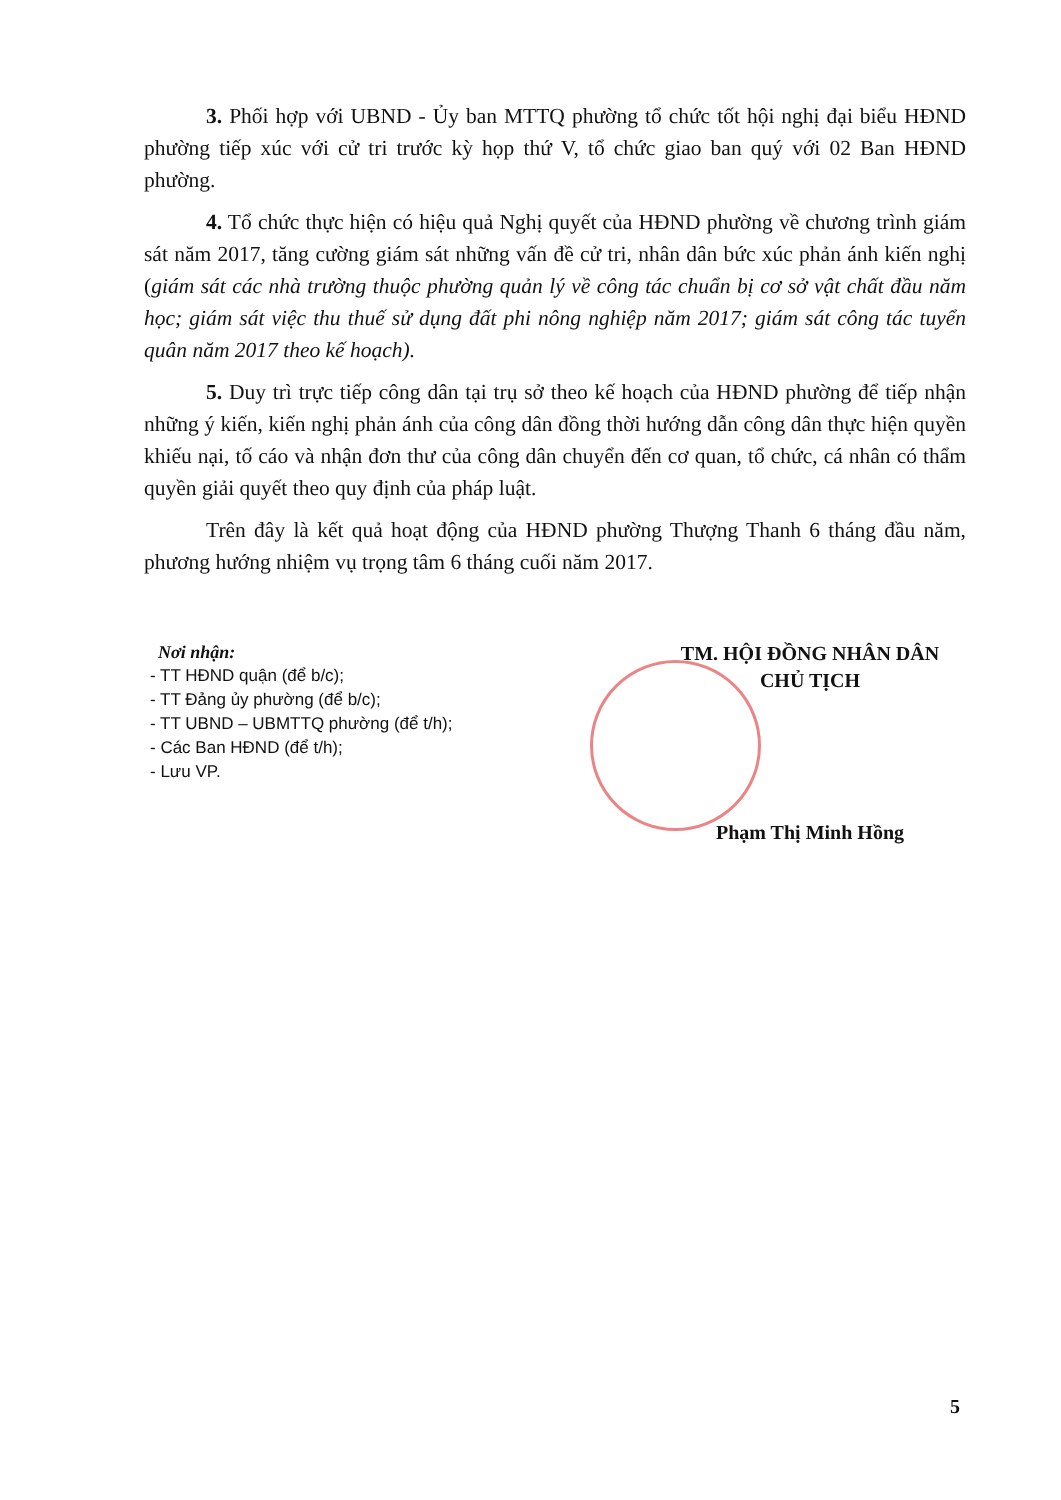3. Phối hợp với UBND - Ủy ban MTTQ phường tổ chức tốt hội nghị đại biểu HĐND phường tiếp xúc với cử tri trước kỳ họp thứ V, tổ chức giao ban quý với 02 Ban HĐND phường.
4. Tổ chức thực hiện có hiệu quả Nghị quyết của HĐND phường về chương trình giám sát năm 2017, tăng cường giám sát những vấn đề cử tri, nhân dân bức xúc phản ánh kiến nghị (giám sát các nhà trường thuộc phường quản lý về công tác chuẩn bị cơ sở vật chất đầu năm học; giám sát việc thu thuế sử dụng đất phi nông nghiệp năm 2017; giám sát công tác tuyển quân năm 2017 theo kế hoạch).
5. Duy trì trực tiếp công dân tại trụ sở theo kế hoạch của HĐND phường để tiếp nhận những ý kiến, kiến nghị phản ánh của công dân đồng thời hướng dẫn công dân thực hiện quyền khiếu nại, tố cáo và nhận đơn thư của công dân chuyển đến cơ quan, tổ chức, cá nhân có thẩm quyền giải quyết theo quy định của pháp luật.
Trên đây là kết quả hoạt động của HĐND phường Thượng Thanh 6 tháng đầu năm, phương hướng nhiệm vụ trọng tâm 6 tháng cuối năm 2017.
Nơi nhận:
- TT HĐND quận (để b/c);
- TT Đảng ủy phường (để b/c);
- TT UBND – UBMTTQ phường (để t/h);
- Các Ban HĐND (để t/h);
- Lưu VP.
TM. HỘI ĐỒNG NHÂN DÂN
CHỦ TỊCH
Phạm Thị Minh Hồng
5